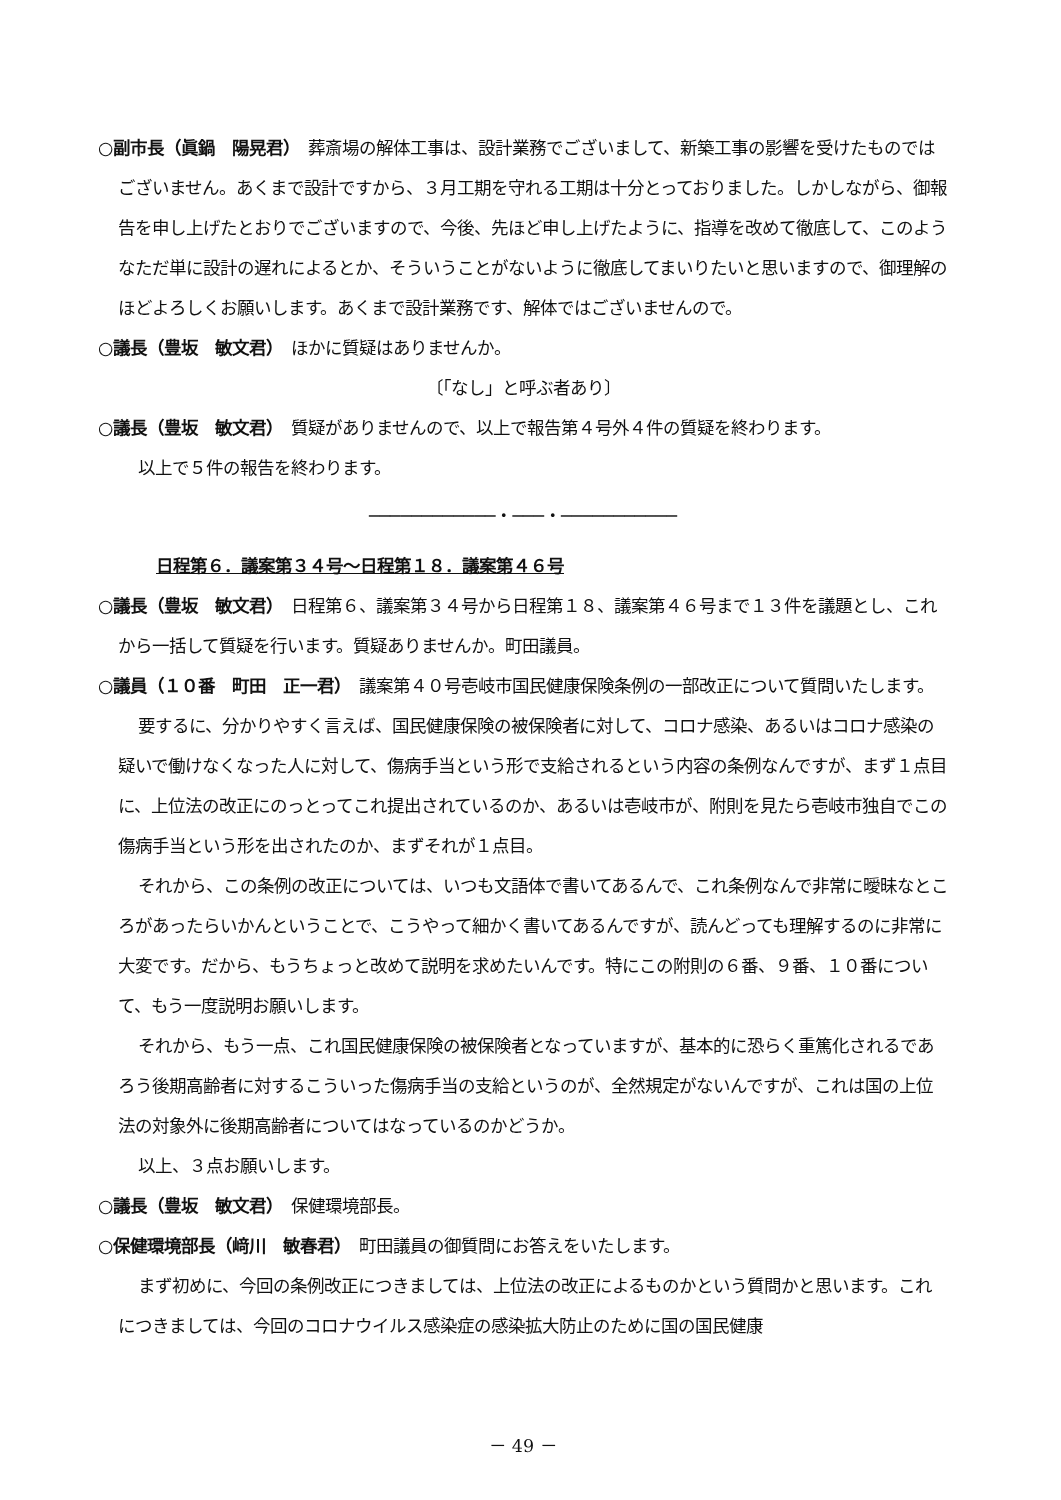○副市長（眞鍋　陽晃君）　葬斎場の解体工事は、設計業務でございまして、新築工事の影響を受けたものではございません。あくまで設計ですから、３月工期を守れる工期は十分とっておりました。しかしながら、御報告を申し上げたとおりでございますので、今後、先ほど申し上げたように、指導を改めて徹底して、このようなただ単に設計の遅れによるとか、そういうことがないように徹底してまいりたいと思いますので、御理解のほどよろしくお願いします。あくまで設計業務です、解体ではございませんので。
○議長（豊坂　敏文君）　ほかに質疑はありませんか。
〔「なし」と呼ぶ者あり〕
○議長（豊坂　敏文君）　質疑がありませんので、以上で報告第４号外４件の質疑を終わります。
以上で５件の報告を終わります。
────────────・───・───────────
日程第６．議案第３４号～日程第１８．議案第４６号
○議長（豊坂　敏文君）　日程第６、議案第３４号から日程第１８、議案第４６号まで１３件を議題とし、これから一括して質疑を行います。質疑ありませんか。町田議員。
○議員（１０番　町田　正一君）　議案第４０号壱岐市国民健康保険条例の一部改正について質問いたします。
要するに、分かりやすく言えば、国民健康保険の被保険者に対して、コロナ感染、あるいはコロナ感染の疑いで働けなくなった人に対して、傷病手当という形で支給されるという内容の条例なんですが、まず１点目に、上位法の改正にのっとってこれ提出されているのか、あるいは壱岐市が、附則を見たら壱岐市独自でこの傷病手当という形を出されたのか、まずそれが１点目。
それから、この条例の改正については、いつも文語体で書いてあるんで、これ条例なんで非常に曖昧なところがあったらいかんということで、こうやって細かく書いてあるんですが、読んどっても理解するのに非常に大変です。だから、もうちょっと改めて説明を求めたいんです。特にこの附則の６番、９番、１０番について、もう一度説明お願いします。
それから、もう一点、これ国民健康保険の被保険者となっていますが、基本的に恐らく重篤化されるであろう後期高齢者に対するこういった傷病手当の支給というのが、全然規定がないんですが、これは国の上位法の対象外に後期高齢者についてはなっているのかどうか。
以上、３点お願いします。
○議長（豊坂　敏文君）　保健環境部長。
○保健環境部長（﨑川　敏春君）　町田議員の御質問にお答えをいたします。
まず初めに、今回の条例改正につきましては、上位法の改正によるものかという質問かと思います。これにつきましては、今回のコロナウイルス感染症の感染拡大防止のために国の国民健康
－ 49 －